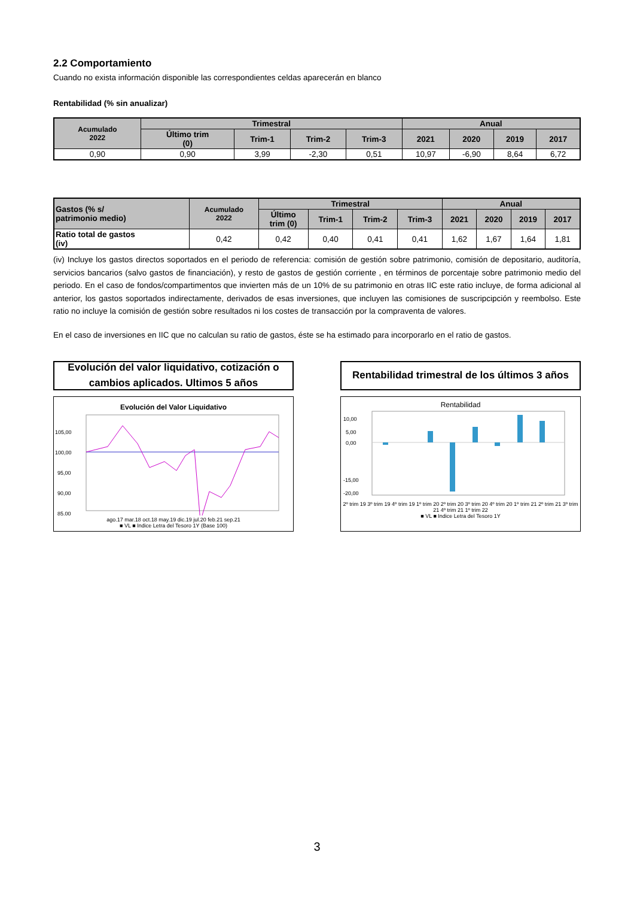2.2 Comportamiento
Cuando no exista información disponible las correspondientes celdas aparecerán en blanco
Rentabilidad (% sin anualizar)
| Acumulado 2022 | Trimestral | | | | Anual | | | |
| --- | --- | --- | --- | --- | --- | --- | --- | --- |
| | Último trim (0) | Trim-1 | Trim-2 | Trim-3 | 2021 | 2020 | 2019 | 2017 |
| 0,90 | 0,90 | 3,99 | -2,30 | 0,51 | 10,97 | -6,90 | 8,64 | 6,72 |
| Gastos (% s/ patrimonio medio) | Acumulado 2022 | Trimestral | | | | Anual | | | |
| --- | --- | --- | --- | --- | --- | --- | --- | --- | --- |
| | | Último trim (0) | Trim-1 | Trim-2 | Trim-3 | 2021 | 2020 | 2019 | 2017 |
| Ratio total de gastos (iv) | 0,42 | 0,42 | 0,40 | 0,41 | 0,41 | 1,62 | 1,67 | 1,64 | 1,81 |
(iv) Incluye los gastos directos soportados en el periodo de referencia: comisión de gestión sobre patrimonio, comisión de depositario, auditoría, servicios bancarios (salvo gastos de financiación), y resto de gastos de gestión corriente , en términos de porcentaje sobre patrimonio medio del periodo. En el caso de fondos/compartimentos que invierten más de un 10% de su patrimonio en otras IIC este ratio incluye, de forma adicional al anterior, los gastos soportados indirectamente, derivados de esas inversiones, que incluyen las comisiones de suscripcipción y reembolso. Este ratio no incluye la comisión de gestión sobre resultados ni los costes de transacción por la compraventa de valores.
En el caso de inversiones en IIC que no calculan su ratio de gastos, éste se ha estimado para incorporarlo en el ratio de gastos.
Evolución del valor liquidativo, cotización o
cambios aplicados. Ultimos 5 años
Evolución del Valor Liquidativo
105,00
100,00
95,00
90,00
85,00
ago.17 mar.18 oct.18 may.19 dic.19 jul.20 feb.21 sep.21
■ VL ■ Indice Letra del Tesoro 1Y (Base 100)
Rentabilidad trimestral de los últimos 3 años
Rentabilidad
10,00
5,00
0,00
-15,00
-20,00
2º trim 19 3º trim 19 4º trim 19 1º trim 20 2º trim 20 3º trim 20 4º trim 20 1º trim 21 2º trim 21 3º trim 21 4º trim 21 1º trim 22
■ VL ■ Indice Letra del Tesoro 1Y
3